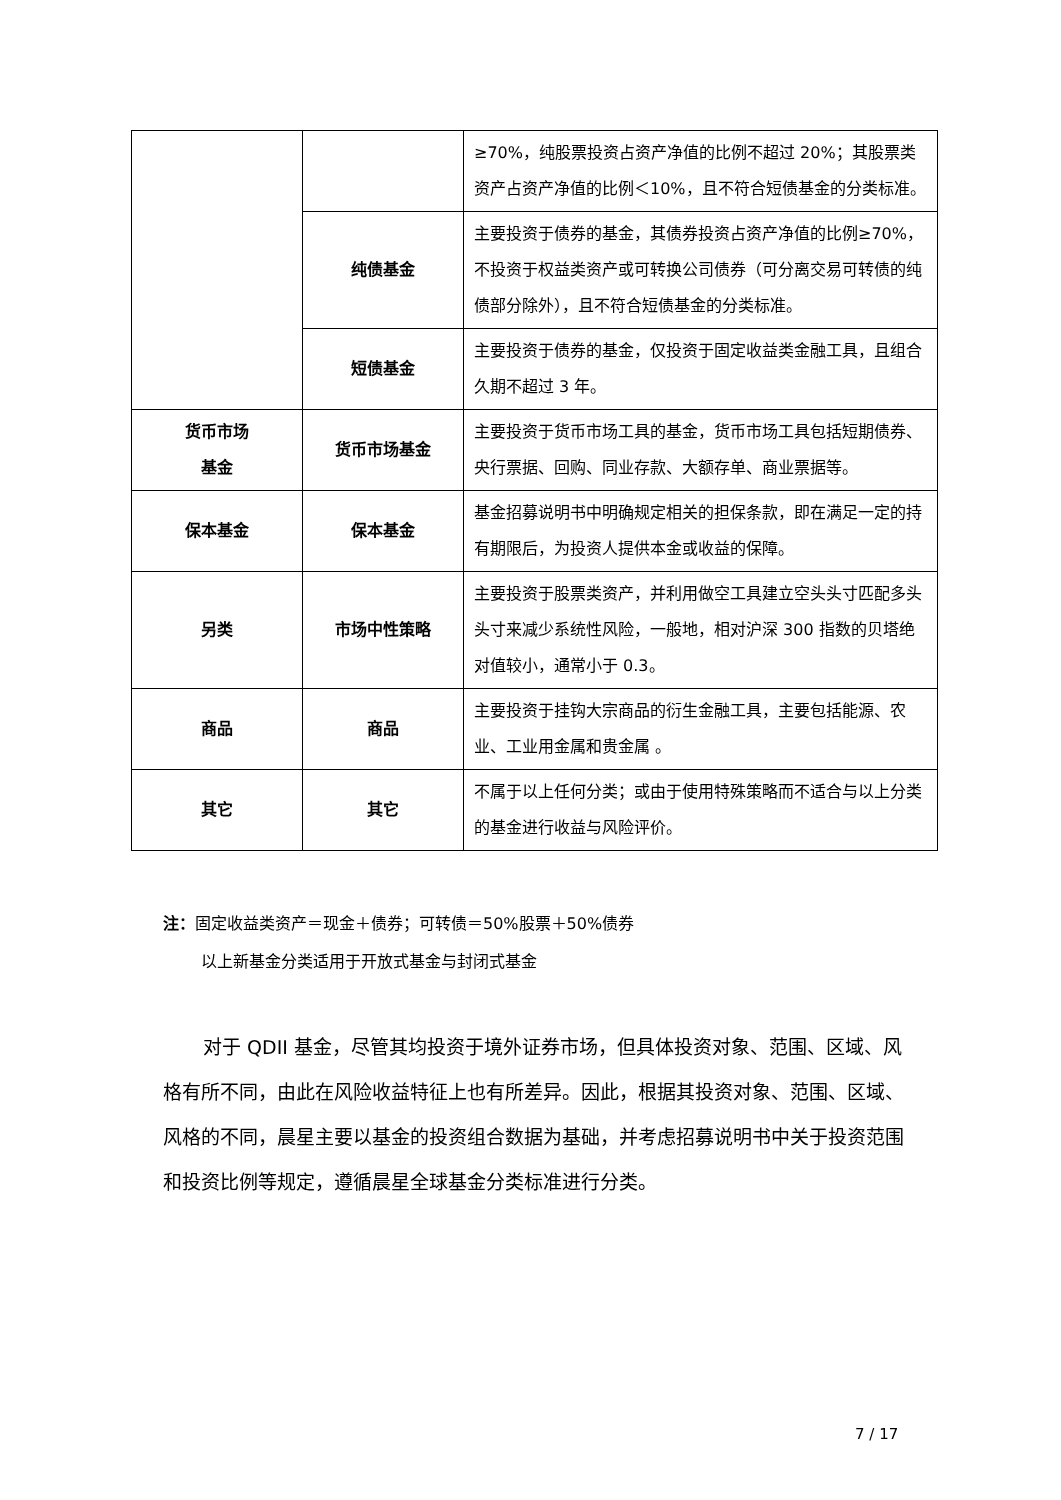| | | ≥70%，纯股票投资占资产净值的比例不超过 20%；其股票类资产占资产净值的比例＜10%，且不符合短债基金的分类标准。 |
| | 纯债基金 | 主要投资于债券的基金，其债券投资占资产净值的比例≥70%，不投资于权益类资产或可转换公司债券（可分离交易可转债的纯债部分除外），且不符合短债基金的分类标准。 |
| | 短债基金 | 主要投资于债券的基金，仅投资于固定收益类金融工具，且组合久期不超过 3 年。 |
| 货币市场 基金 | 货币市场基金 | 主要投资于货币市场工具的基金，货币市场工具包括短期债券、央行票据、回购、同业存款、大额存单、商业票据等。 |
| 保本基金 | 保本基金 | 基金招募说明书中明确规定相关的担保条款，即在满足一定的持有期限后，为投资人提供本金或收益的保障。 |
| 另类 | 市场中性策略 | 主要投资于股票类资产，并利用做空工具建立空头头寸匹配多头头寸来减少系统性风险，一般地，相对沪深 300 指数的贝塔绝对值较小，通常小于 0.3。 |
| 商品 | 商品 | 主要投资于挂钩大宗商品的衍生金融工具，主要包括能源、农业、工业用金属和贵金属 。 |
| 其它 | 其它 | 不属于以上任何分类；或由于使用特殊策略而不适合与以上分类的基金进行收益与风险评价。 |
注：固定收益类资产＝现金＋债券；可转债＝50%股票＋50%债券
以上新基金分类适用于开放式基金与封闭式基金
对于 QDII 基金，尽管其均投资于境外证券市场，但具体投资对象、范围、区域、风格有所不同，由此在风险收益特征上也有所差异。因此，根据其投资对象、范围、区域、风格的不同，晨星主要以基金的投资组合数据为基础，并考虑招募说明书中关于投资范围和投资比例等规定，遵循晨星全球基金分类标准进行分类。
7 / 17